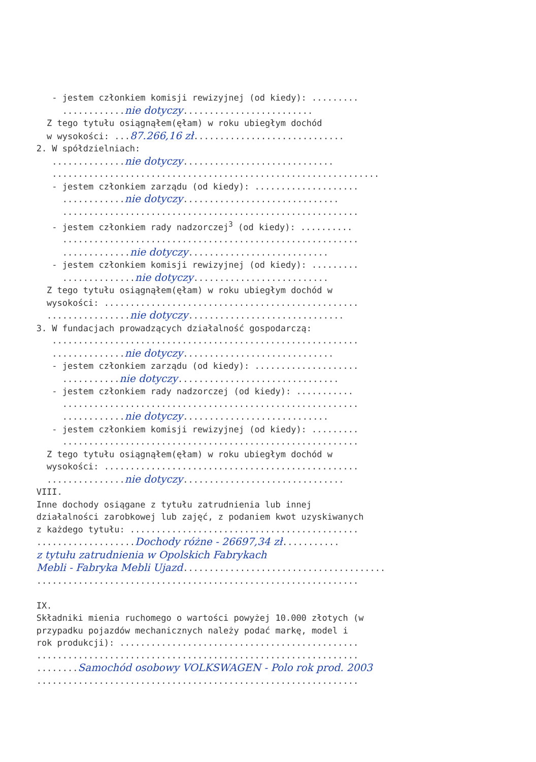- jestem członkiem komisji rewizyjnej (od kiedy): .........
............nie dotyczy.........................
Z tego tytułu osiągnąłem(ęłam) w roku ubiegłym dochód
w wysokości: ...87.266,16 zł.............................
2. W spółdzielniach:
..............nie dotyczy.............................
...............................................................
- jestem członkiem zarządu (od kiedy): ....................
............nie dotyczy..............................
.........................................................
- jestem członkiem rady nadzorczej<sup>3</sup> (od kiedy): ..........
.........................................................
.............nie dotyczy...........................
- jestem członkiem komisji rewizyjnej (od kiedy): .........
..............nie dotyczy..........................
Z tego tytułu osiągnąłem(ęłam) w roku ubiegłym dochód w
wysokości: .................................................
................nie dotyczy..............................
3. W fundacjach prowadzących działalność gospodarczą:
...........................................................
..............nie dotyczy.............................
- jestem członkiem zarządu (od kiedy): ....................
...........nie dotyczy...............................
- jestem członkiem rady nadzorczej (od kiedy): ...........
.........................................................
............nie dotyczy............................
- jestem członkiem komisji rewizyjnej (od kiedy): .........
.........................................................
Z tego tytułu osiągnąłem(ęłam) w roku ubiegłym dochód w
wysokości: .................................................
...............nie dotyczy...............................
VIII.
Inne dochody osiągane z tytułu zatrudnienia lub innej
działalności zarobkowej lub zajęć, z podaniem kwot uzyskiwanych
z każdego tytułu: ............................................
...................Dochody różne - 26697,34 zł...........
z tytułu zatrudnienia w Opolskich Fabrykach
Mebli - Fabryka Mebli Ujazd.......................................
..............................................................
IX.
Składniki mienia ruchomego o wartości powyżej 10.000 złotych (w
przypadku pojazdów mechanicznych należy podać markę, model i
rok produkcji): ..............................................
..............................................................
........Samochód osobowy VOLKSWAGEN - Polo rok prod. 2003
..............................................................